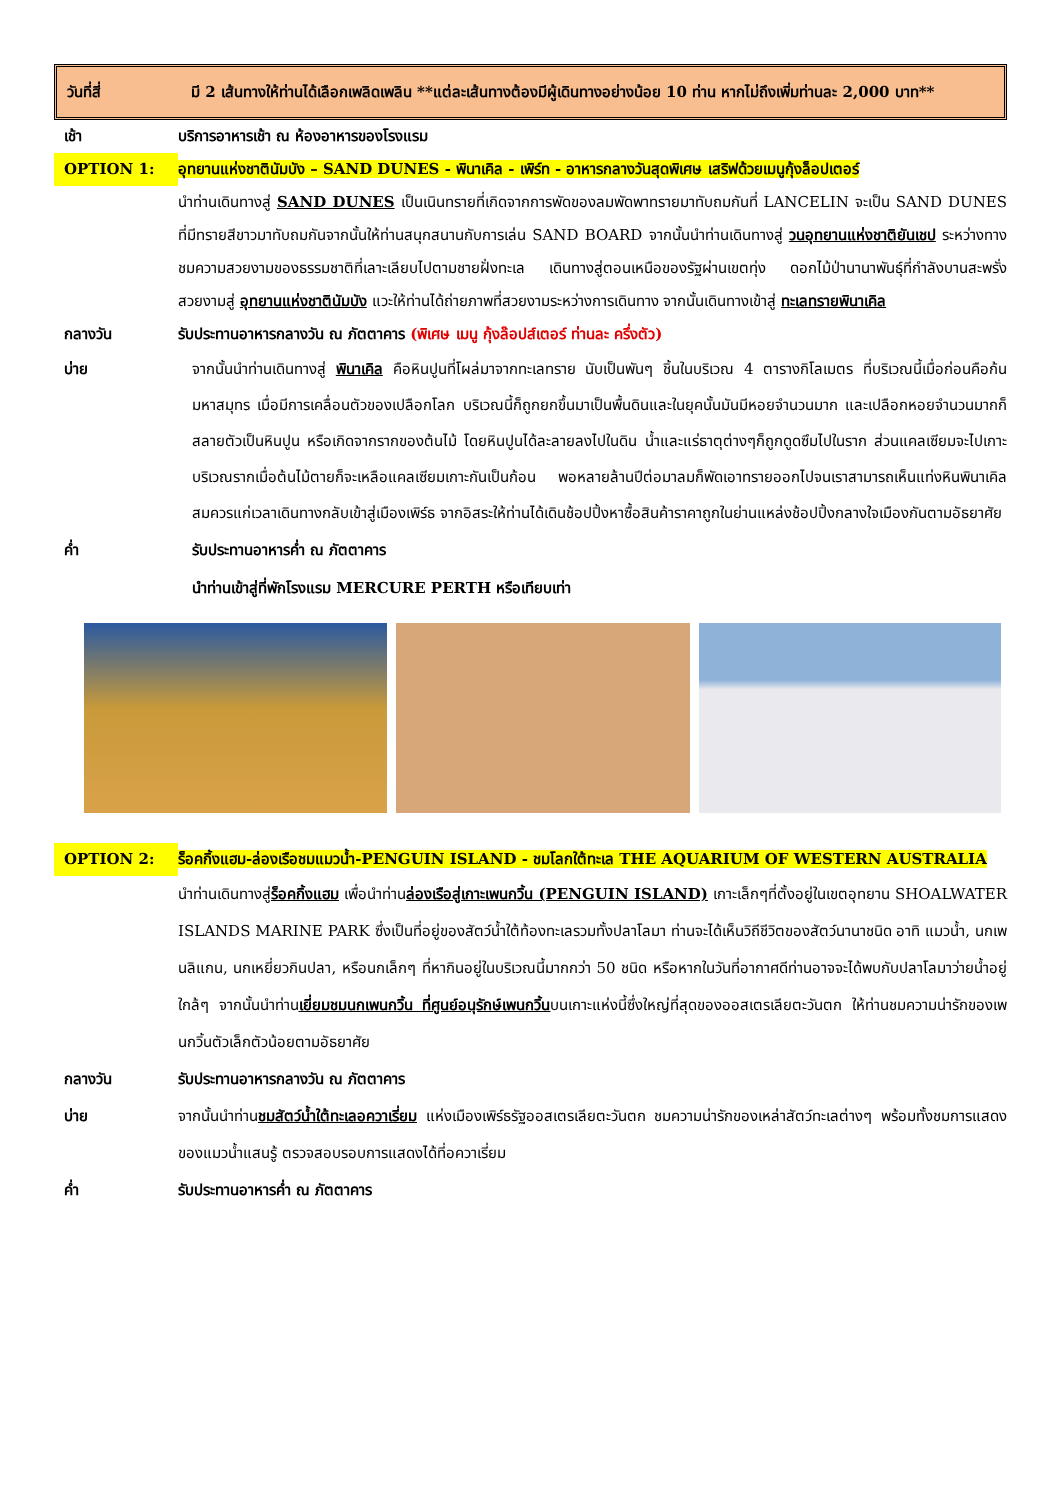วันที่สี่ มี 2 เส้นทางให้ท่านได้เลือกเพลิดเพลิน **แต่ละเส้นทางต้องมีผู้เดินทางอย่างน้อย 10 ท่าน หากไม่ถึงเพิ่มท่านละ 2,000 บาท**
เช้า บริการอาหารเช้า ณ ห้องอาหารของโรงแรม
OPTION 1: อุทยานแห่งชาตินัมบัง – SAND DUNES - พินาเคิล - เพิร์ท - อาหารกลางวันสุดพิเศษ เสริฟด้วยเมนูกุ้งล็อปเตอร์
นำท่านเดินทางสู่ SAND DUNES เป็นเนินทรายที่เกิดจากการพัดของลมพัดพาทรายมาทับถมกันที่ LANCELIN จะเป็น SAND DUNES ที่มีทรายสีขาวมาทับถมกันจากนั้นให้ท่านสนุกสนานกับการเล่น SAND BOARD จากนั้นนำท่านเดินทางสู่ วนอุทยานแห่งชาติยันเชป ระหว่างทางชมความสวยงามของธรรมชาติที่เลาะเลียบไปตามชายฝั่งทะเล เดินทางสู่ตอนเหนือของรัฐผ่านเขตทุ่ง ดอกไม้ป่านานาพันธุ์ที่กำลังบานสะพรั่งสวยงามสู่ อุทยานแห่งชาตินัมบัง แวะให้ท่านได้ถ่ายภาพที่สวยงามระหว่างการเดินทาง จากนั้นเดินทางเข้าสู่ ทะเลทรายพินาเคิล
กลางวัน รับประทานอาหารกลางวัน ณ ภัตตาคาร (พิเศษ เมนู กุ้งล๊อปส์เตอร์ ท่านละ ครึ่งตัว)
บ่าย จากนั้นนำท่านเดินทางสู่ พินาเคิล คือหินปูนที่โผล่มาจากทะเลทราย นับเป็นพันๆ ชิ้นในบริเวณ 4 ตารางกิโลเมตร ที่บริเวณนี้เมื่อก่อนคือก้นมหาสมุทร เมื่อมีการเคลื่อนตัวของเปลือกโลก บริเวณนี้ก็ถูกยกขึ้นมาเป็นพื้นดินและในยุคนั้นมันมีหอยจำนวนมาก และเปลือกหอยจำนวนมากก็สลายตัวเป็นหินปูน หรือเกิดจากรากของต้นไม้ โดยหินปูนได้ละลายลงไปในดิน น้ำและแร่ธาตุต่างๆก็ถูกดูดซึมไปในราก ส่วนแคลเซียมจะไปเกาะบริเวณรากเมื่อต้นไม้ตายก็จะเหลือแคลเซียมเกาะกันเป็นก้อน พอหลายล้านปีต่อมาลมก็พัดเอาทรายออกไปจนเราสามารถเห็นแท่งหินพินาเคิล สมควรแก่เวลาเดินทางกลับเข้าสู่เมืองเพิร์ธ จากอิสระให้ท่านได้เดินช้อปปิ้งหาซื้อสินค้าราคาถูกในย่านแหล่งช้อปปิ้งกลางใจเมืองกันตามอัธยาศัย
ค่ำ รับประทานอาหารค่ำ ณ ภัตตาคาร
นำท่านเข้าสู่ที่พักโรงแรม MERCURE PERTH หรือเทียบเท่า
OPTION 2: ร็อคกิ้งแฮม-ล่องเรือชมแมวน้ำ-PENGUIN ISLAND - ชมโลกใต้ทะเล THE AQUARIUM OF WESTERN AUSTRALIA
นำท่านเดินทางสู่ร็อคกิ้งแฮม เพื่อนำท่านล่องเรือสู่เกาะเพนกวิ้น (PENGUIN ISLAND) เกาะเล็กๆที่ตั้งอยู่ในเขตอุทยาน SHOALWATER ISLANDS MARINE PARK ซึ่งเป็นที่อยู่ของสัตว์น้ำใต้ท้องทะเลรวมทั้งปลาโลมา ท่านจะได้เห็นวิถีชีวิตของสัตว์นานาชนิด อาทิ แมวน้ำ, นกเพนลิแกน, นกเหยี่ยวกินปลา, หรือนกเล็กๆ ที่หากินอยู่ในบริเวณนี้มากกว่า 50 ชนิด หรือหากในวันที่อากาศดีท่านอาจจะได้พบกับปลาโลมาว่ายน้ำอยู่ใกล้ๆ จากนั้นนำท่านเยี่ยมชมนกเพนกวิ้น ที่ศูนย์อนุรักษ์เพนกวิ้นบนเกาะแห่งนี้ซึ่งใหญ่ที่สุดของออสเตรเลียตะวันตก ให้ท่านชมความน่ารักของเพนกวิ้นตัวเล็กตัวน้อยตามอัธยาศัย
กลางวัน รับประทานอาหารกลางวัน ณ ภัตตาคาร
บ่าย จากนั้นนำท่านชมสัตว์น้ำใต้ทะเลอควาเรี่ยม แห่งเมืองเพิร์ธรัฐออสเตรเลียตะวันตก ชมความน่ารักของเหล่าสัตว์ทะเลต่างๆ พร้อมทั้งชมการแสดงของแมวน้ำแสนรู้ ตรวจสอบรอบการแสดงได้ที่อควาเรี่ยม
ค่ำ รับประทานอาหารค่ำ ณ ภัตตาคาร